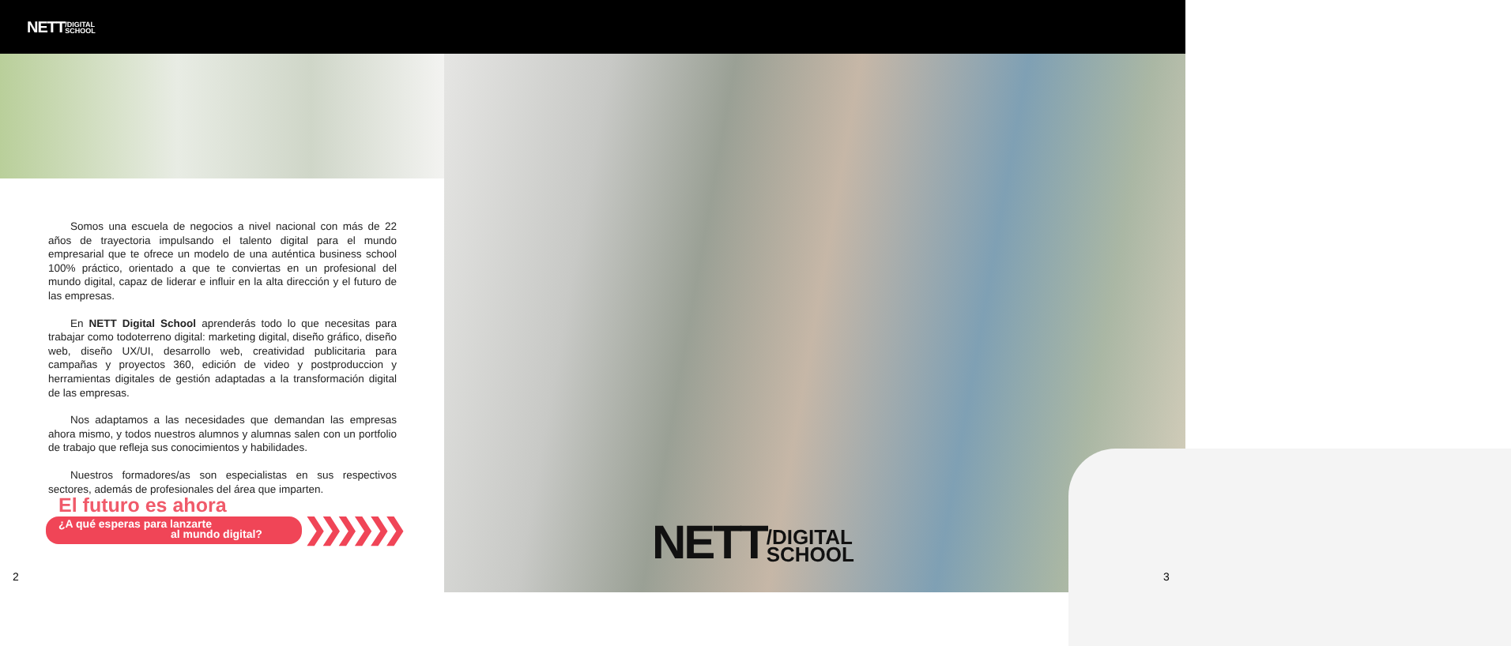NETT/DIGITAL
SCHOOL
Somos una escuela de negocios a nivel nacional con más de 22 años de trayectoria impulsando el talento digital para el mundo empresarial que te ofrece un modelo de una auténtica business school 100% práctico, orientado a que te conviertas en un profesional del mundo digital, capaz de liderar e influir en la alta dirección y el futuro de las empresas.
En NETT Digital School aprenderás todo lo que necesitas para trabajar como todoterreno digital: marketing digital, diseño gráfico, diseño web, diseño UX/UI, desarrollo web, creatividad publicitaria para campañas y proyectos 360, edición de video y postproduccion y herramientas digitales de gestión adaptadas a la transformación digital de las empresas.
Nos adaptamos a las necesidades que demandan las empresas ahora mismo, y todos nuestros alumnos y alumnas salen con un portfolio de trabajo que refleja sus conocimientos y habilidades.
Nuestros formadores/as son especialistas en sus respectivos sectores, además de profesionales del área que imparten.
El futuro es ahora
¿A qué esperas para lanzarte
al mundo digital?
❯❯❯❯❯❯
NETT/DIGITAL
SCHOOL
2 3